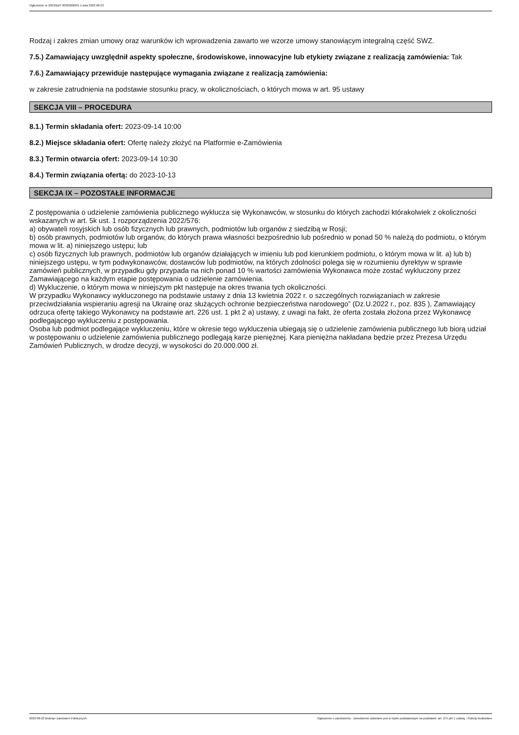Ogłoszenie nr 2023/BZP 00363600/01 z dnia 2023-08-23
Rodzaj i zakres zmian umowy oraz warunków ich wprowadzenia zawarto we wzorze umowy stanowiącym integralną część SWZ.
7.5.) Zamawiający uwzględnił aspekty społeczne, środowiskowe, innowacyjne lub etykiety związane z realizacją zamówienia: Tak
7.6.) Zamawiający przewiduje następujące wymagania związane z realizacją zamówienia:
w zakresie zatrudnienia na podstawie stosunku pracy, w okolicznościach, o których mowa w art. 95 ustawy
SEKCJA VIII – PROCEDURA
8.1.) Termin składania ofert: 2023-09-14 10:00
8.2.) Miejsce składania ofert: Ofertę należy złożyć na Platformie e-Zamówienia
8.3.) Termin otwarcia ofert: 2023-09-14 10:30
8.4.) Termin związania ofertą: do 2023-10-13
SEKCJA IX – POZOSTAŁE INFORMACJE
Z postępowania o udzielenie zamówienia publicznego wyklucza się Wykonawców, w stosunku do których zachodzi którakolwiek z okoliczności wskazanych w art. 5k ust. 1 rozporządzenia 2022/576:
a) obywateli rosyjskich lub osób fizycznych lub prawnych, podmiotów lub organów z siedzibą w Rosji;
b) osób prawnych, podmiotów lub organów, do których prawa własności bezpośrednio lub pośrednio w ponad 50 % należą do podmiotu, o którym mowa w lit. a) niniejszego ustępu; lub
c) osób fizycznych lub prawnych, podmiotów lub organów działających w imieniu lub pod kierunkiem podmiotu, o którym mowa w lit. a) lub b) niniejszego ustępu, w tym podwykonawców, dostawców lub podmiotów, na których zdolności polega się w rozumieniu dyrektyw w sprawie zamówień publicznych, w przypadku gdy przypada na nich ponad 10 % wartości zamówienia Wykonawca może zostać wykluczony przez Zamawiającego na każdym etapie postępowania o udzielenie zamówienia.
d) Wykluczenie, o którym mowa w niniejszym pkt następuje na okres trwania tych okoliczności.
W przypadku Wykonawcy wykluczonego na podstawie ustawy z dnia 13 kwietnia 2022 r. o szczególnych rozwiązaniach w zakresie przeciwdziałania wspieraniu agresji na Ukrainę oraz służących ochronie bezpieczeństwa narodowego” (Dz.U.2022 r., poz. 835 ), Zamawiający odrzuca ofertę takiego Wykonawcy na podstawie art. 226 ust. 1 pkt 2 a) ustawy, z uwagi na fakt, że oferta została złożona przez Wykonawcę podlegającego wykluczeniu z postępowania.
Osoba lub podmiot podlegające wykluczeniu, które w okresie tego wykluczenia ubiegają się o udzielenie zamówienia publicznego lub biorą udział w postępowaniu o udzielenie zamówienia publicznego podlegają karze pieniężnej. Kara pieniężna nakładana będzie przez Prezesa Urzędu Zamówień Publicznych, w drodze decyzji, w wysokości do 20.000.000 zł.
2023-08-23 Biuletyn Zamówień Publicznych Ogłoszenie o zamówieniu - Zamówienie udzielane jest w trybie podstawowym na podstawie: art. 275 pkt 1 ustawy - Roboty budowlane